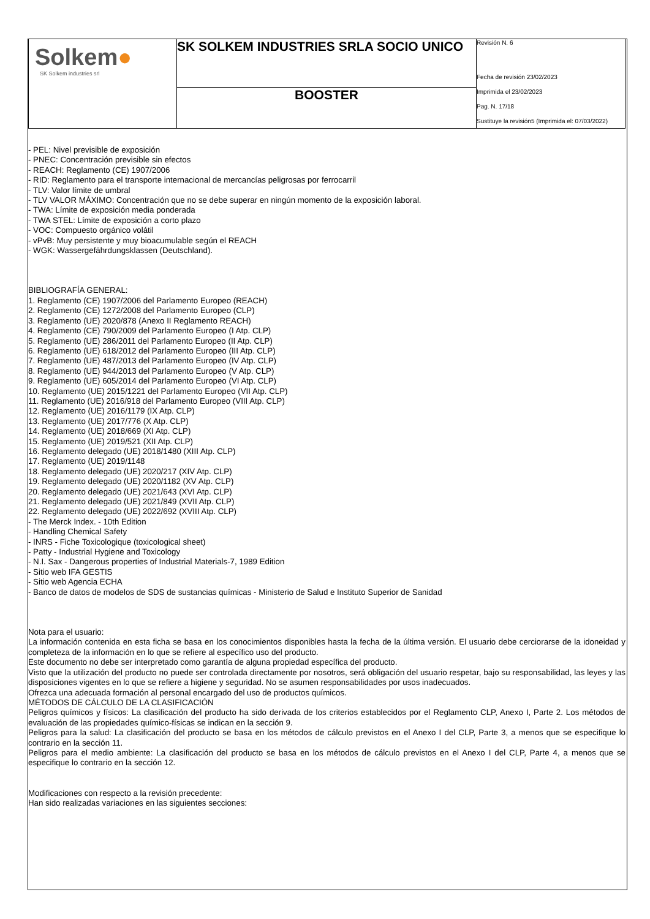| Solkem ● SK Solkem industries srl | SK SOLKEM INDUSTRIES SRLA SOCIO UNICO | Revisión N. 6 Fecha de revisión 23/02/2023 Imprimida el 23/02/2023 Pag. N. 17/18 Sustituye la revisión5 (Imprimida el: 07/03/2022) |
| | BOOSTER | |
- PEL: Nivel previsible de exposición
- PNEC: Concentración previsible sin efectos
- REACH: Reglamento (CE) 1907/2006
- RID: Reglamento para el transporte internacional de mercancías peligrosas por ferrocarril
- TLV: Valor límite de umbral
- TLV VALOR MÁXIMO: Concentración que no se debe superar en ningún momento de la exposición laboral.
- TWA: Límite de exposición media ponderada
- TWA STEL: Límite de exposición a corto plazo
- VOC: Compuesto orgánico volátil
- vPvB: Muy persistente y muy bioacumulable según el REACH
- WGK: Wassergefährdungsklassen (Deutschland).
BIBLIOGRAFÍA GENERAL:
1. Reglamento (CE) 1907/2006 del Parlamento Europeo (REACH)
2. Reglamento (CE) 1272/2008 del Parlamento Europeo (CLP)
3. Reglamento (UE) 2020/878 (Anexo II Reglamento REACH)
4. Reglamento (CE) 790/2009 del Parlamento Europeo (I Atp. CLP)
5. Reglamento (UE) 286/2011 del Parlamento Europeo (II Atp. CLP)
6. Reglamento (UE) 618/2012 del Parlamento Europeo (III Atp. CLP)
7. Reglamento (UE) 487/2013 del Parlamento Europeo (IV Atp. CLP)
8. Reglamento (UE) 944/2013 del Parlamento Europeo (V Atp. CLP)
9. Reglamento (UE) 605/2014 del Parlamento Europeo (VI Atp. CLP)
10. Reglamento (UE) 2015/1221 del Parlamento Europeo (VII Atp. CLP)
11. Reglamento (UE) 2016/918 del Parlamento Europeo (VIII Atp. CLP)
12. Reglamento (UE) 2016/1179 (IX Atp. CLP)
13. Reglamento (UE) 2017/776 (X Atp. CLP)
14. Reglamento (UE) 2018/669 (XI Atp. CLP)
15. Reglamento (UE) 2019/521 (XII Atp. CLP)
16. Reglamento delegado (UE) 2018/1480 (XIII Atp. CLP)
17. Reglamento (UE) 2019/1148
18. Reglamento delegado (UE) 2020/217 (XIV Atp. CLP)
19. Reglamento delegado (UE) 2020/1182 (XV Atp. CLP)
20. Reglamento delegado (UE) 2021/643 (XVI Atp. CLP)
21. Reglamento delegado (UE) 2021/849 (XVII Atp. CLP)
22. Reglamento delegado (UE) 2022/692 (XVIII Atp. CLP)
- The Merck Index. - 10th Edition
- Handling Chemical Safety
- INRS - Fiche Toxicologique (toxicological sheet)
- Patty - Industrial Hygiene and Toxicology
- N.I. Sax - Dangerous properties of Industrial Materials-7, 1989 Edition
- Sitio web IFA GESTIS
- Sitio web Agencia ECHA
- Banco de datos de modelos de SDS de sustancias químicas - Ministerio de Salud e Instituto Superior de Sanidad
Nota para el usuario:
La información contenida en esta ficha se basa en los conocimientos disponibles hasta la fecha de la última versión. El usuario debe cerciorarse de la idoneidad y completeza de la información en lo que se refiere al específico uso del producto.
Este documento no debe ser interpretado como garantía de alguna propiedad específica del producto.
Visto que la utilización del producto no puede ser controlada directamente por nosotros, será obligación del usuario respetar, bajo su responsabilidad, las leyes y las disposiciones vigentes en lo que se refiere a higiene y seguridad. No se asumen responsabilidades por usos inadecuados.
Ofrezca una adecuada formación al personal encargado del uso de productos químicos.
MÉTODOS DE CÁLCULO DE LA CLASIFICACIÓN
Peligros químicos y físicos: La clasificación del producto ha sido derivada de los criterios establecidos por el Reglamento CLP, Anexo I, Parte 2. Los métodos de evaluación de las propiedades químico-físicas se indican en la sección 9.
Peligros para la salud: La clasificación del producto se basa en los métodos de cálculo previstos en el Anexo I del CLP, Parte 3, a menos que se especifique lo contrario en la sección 11.
Peligros para el medio ambiente: La clasificación del producto se basa en los métodos de cálculo previstos en el Anexo I del CLP, Parte 4, a menos que se especifique lo contrario en la sección 12.
Modificaciones con respecto a la revisión precedente:
Han sido realizadas variaciones en las siguientes secciones: